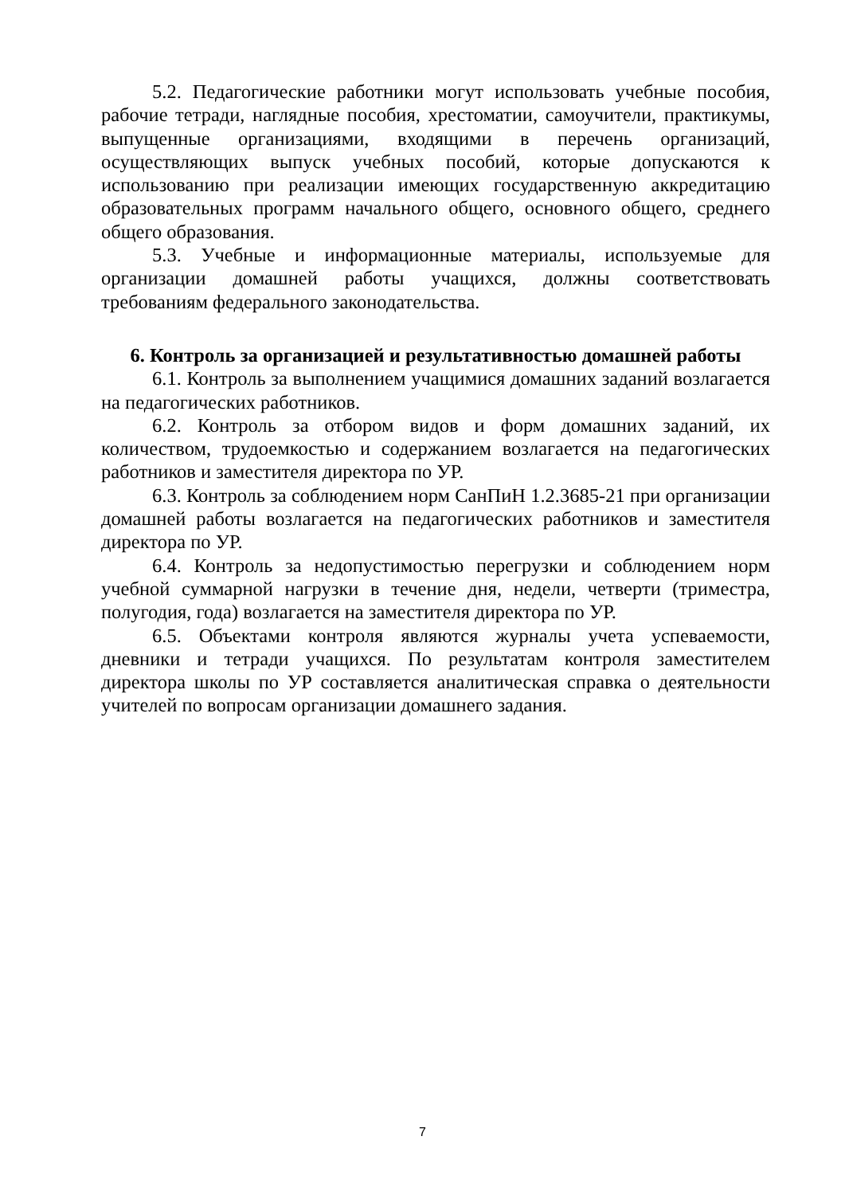5.2. Педагогические работники могут использовать учебные пособия, рабочие тетради, наглядные пособия, хрестоматии, самоучители, практикумы, выпущенные организациями, входящими в перечень организаций, осуществляющих выпуск учебных пособий, которые допускаются к использованию при реализации имеющих государственную аккредитацию образовательных программ начального общего, основного общего, среднего общего образования.
5.3. Учебные и информационные материалы, используемые для организации домашней работы учащихся, должны соответствовать требованиям федерального законодательства.
6. Контроль за организацией и результативностью домашней работы
6.1. Контроль за выполнением учащимися домашних заданий возлагается на педагогических работников.
6.2. Контроль за отбором видов и форм домашних заданий, их количеством, трудоемкостью и содержанием возлагается на педагогических работников и заместителя директора по УР.
6.3. Контроль за соблюдением норм СанПиН 1.2.3685-21 при организации домашней работы возлагается на педагогических работников и заместителя директора по УР.
6.4. Контроль за недопустимостью перегрузки и соблюдением норм учебной суммарной нагрузки в течение дня, недели, четверти (триместра, полугодия, года) возлагается на заместителя директора по УР.
6.5. Объектами контроля являются журналы учета успеваемости, дневники и тетради учащихся. По результатам контроля заместителем директора школы по УР составляется аналитическая справка о деятельности учителей по вопросам организации домашнего задания.
7